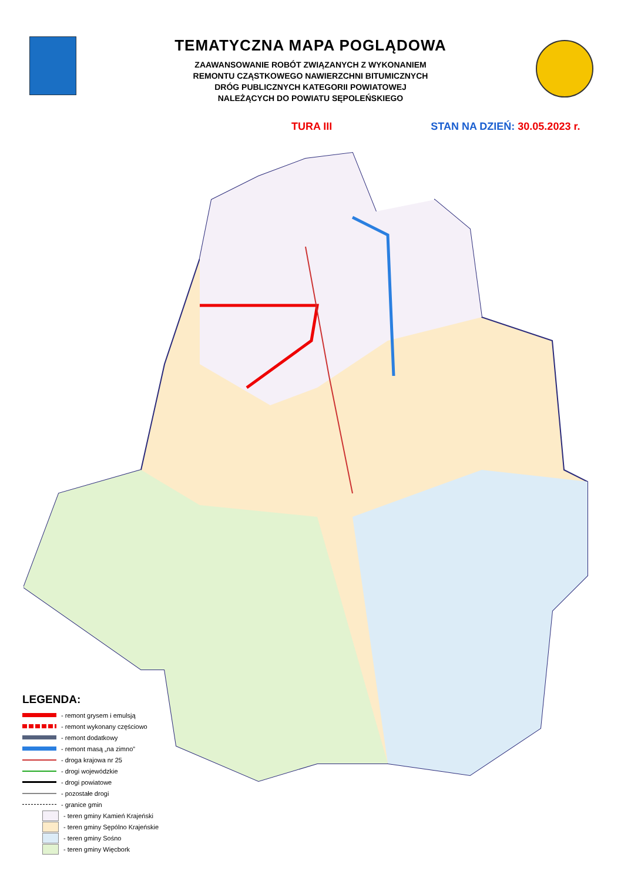TEMATYCZNA MAPA POGLĄDOWA
ZAAWANSOWANIE ROBÓT ZWIĄZANYCH Z WYKONANIEM
REMONTU CZĄSTKOWEGO NAWIERZCHNI BITUMICZNYCH
DRÓG PUBLICZNYCH KATEGORII POWIATOWEJ
NALEŻĄCYCH DO POWIATU SĘPOLEŃSKIEGO
TURA III STAN NA DZIEŃ: 30.05.2023 r.
LEGENDA:
- remont grysem i emulsją
- remont wykonany częściowo
- remont dodatkowy
- remont masą „na zimno”
- droga krajowa nr 25
- drogi wojewódzkie
- drogi powiatowe
- pozostałe drogi
- granice gmin
- teren gminy Kamień Krajeński
- teren gminy Sępólno Krajeńskie
- teren gminy Sośno
- teren gminy Więcbork